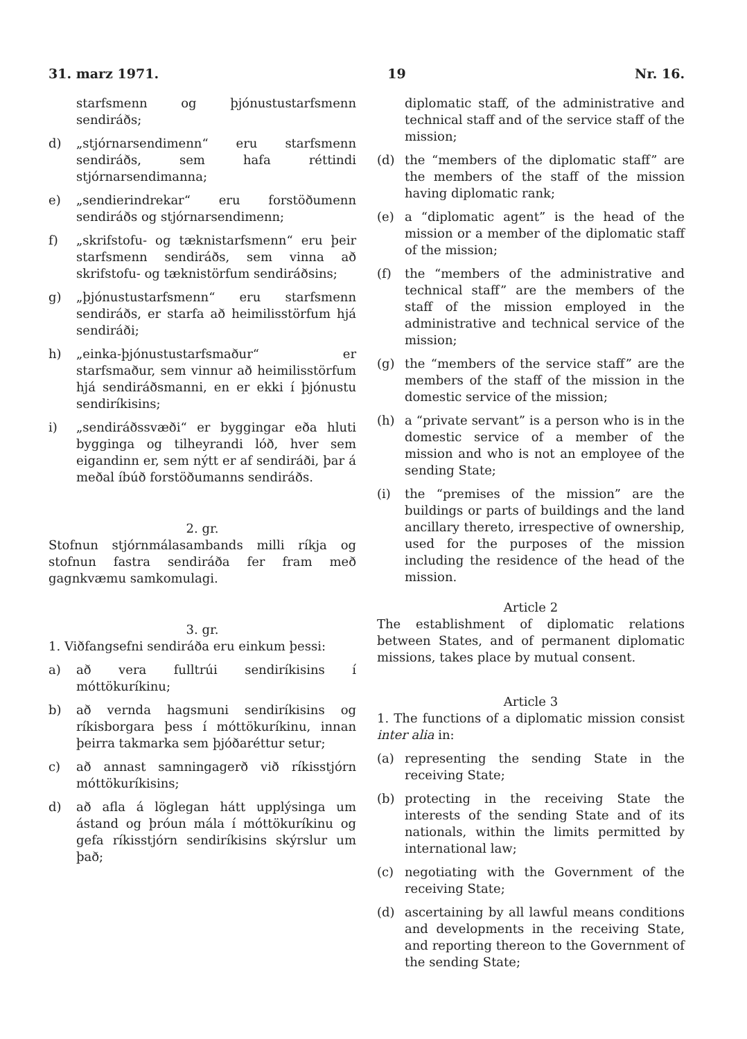31. marz 1971. 19 Nr. 16.
starfsmenn og þjónustustarfsmenn sendiráðs;
d) „stjórnarsendimenn“ eru starfsmenn sendiráðs, sem hafa réttindi stjórnarsendimanna;
e) „sendierindrekar“ eru forstöðumenn sendiráðs og stjórnarsendimenn;
f) „skrifstofu- og tæknistarfsmenn“ eru þeir starfsmenn sendiráðs, sem vinna að skrifstofu- og tæknistörfum sendiráðsins;
g) „þjónustustarfsmenn“ eru starfsmenn sendiráðs, er starfa að heimilisstörfum hjá sendiráði;
h) „einka-þjónustustarfsmaður“ er starfsmaður, sem vinnur að heimilisstörfum hjá sendiráðsmanni, en er ekki í þjónustu sendiríkisins;
i) „sendiráðssvæði“ er byggingar eða hluti bygginga og tilheyrandi lóð, hver sem eigandinn er, sem nýtt er af sendiráði, þar á meðal íbúð forstöðumanns sendiráðs.
2. gr.
Stofnun stjórnmálasambands milli ríkja og stofnun fastra sendiráða fer fram með gagnkvæmu samkomulagi.
3. gr.
1. Viðfangsefni sendiráða eru einkum þessi:
a) að vera fulltrúi sendiríkisins í móttökuríkinu;
b) að vernda hagsmuni sendiríkisins og ríkisborgara þess í móttökuríkinu, innan þeirra takmarka sem þjóðaréttur setur;
c) að annast samningagerð við ríkisstjórn móttökuríkisins;
d) að afla á löglegan hátt upplýsinga um ástand og þróun mála í móttökuríkinu og gefa ríkisstjórn sendiríkisins skýrslur um það;
diplomatic staff, of the administrative and technical staff and of the service staff of the mission;
(d) the “members of the diplomatic staff” are the members of the staff of the mission having diplomatic rank;
(e) a “diplomatic agent” is the head of the mission or a member of the diplomatic staff of the mission;
(f) the “members of the administrative and technical staff” are the members of the staff of the mission employed in the administrative and technical service of the mission;
(g) the “members of the service staff” are the members of the staff of the mission in the domestic service of the mission;
(h) a “private servant” is a person who is in the domestic service of a member of the mission and who is not an employee of the sending State;
(i) the “premises of the mission” are the buildings or parts of buildings and the land ancillary thereto, irrespective of ownership, used for the purposes of the mission including the residence of the head of the mission.
Article 2
The establishment of diplomatic relations between States, and of permanent diplomatic missions, takes place by mutual consent.
Article 3
1. The functions of a diplomatic mission consist inter alia in:
(a) representing the sending State in the receiving State;
(b) protecting in the receiving State the interests of the sending State and of its nationals, within the limits permitted by international law;
(c) negotiating with the Government of the receiving State;
(d) ascertaining by all lawful means conditions and developments in the receiving State, and reporting thereon to the Government of the sending State;